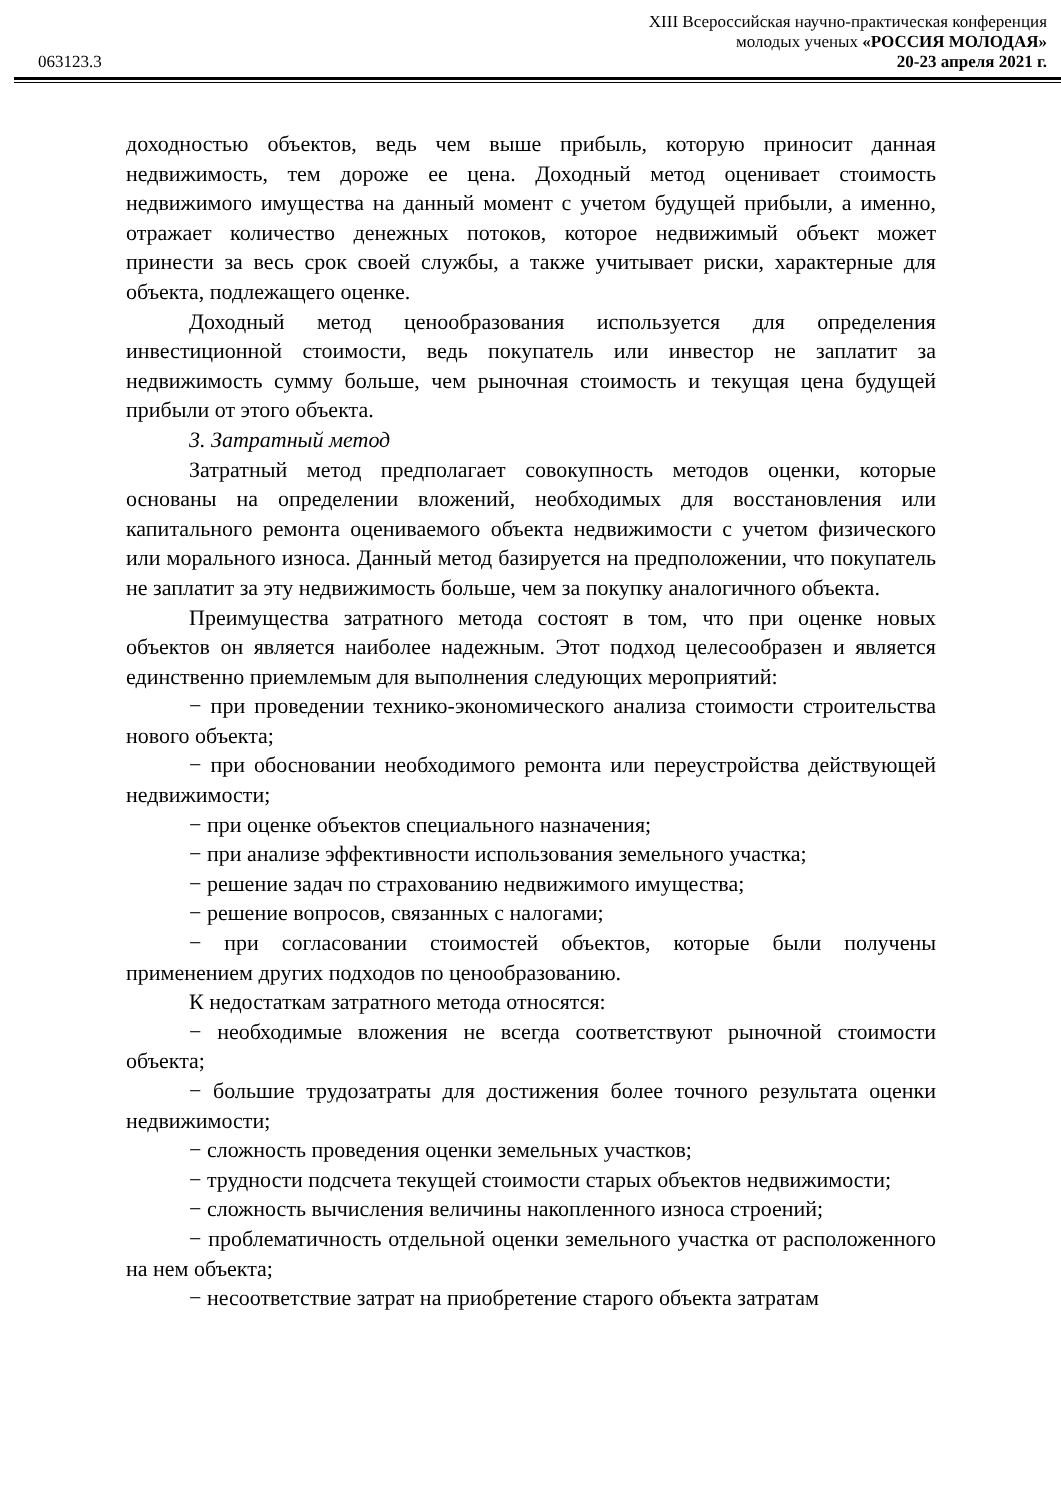XIII Всероссийская научно-практическая конференция
молодых ученых «РОССИЯ МОЛОДАЯ»
063123.3 20-23 апреля 2021 г.
доходностью объектов, ведь чем выше прибыль, которую приносит данная недвижимость, тем дороже ее цена. Доходный метод оценивает стоимость недвижимого имущества на данный момент с учетом будущей прибыли, а именно, отражает количество денежных потоков, которое недвижимый объект может принести за весь срок своей службы, а также учитывает риски, характерные для объекта, подлежащего оценке.
Доходный метод ценообразования используется для определения инвестиционной стоимости, ведь покупатель или инвестор не заплатит за недвижимость сумму больше, чем рыночная стоимость и текущая цена будущей прибыли от этого объекта.
3. Затратный метод
Затратный метод предполагает совокупность методов оценки, которые основаны на определении вложений, необходимых для восстановления или капитального ремонта оцениваемого объекта недвижимости с учетом физического или морального износа. Данный метод базируется на предположении, что покупатель не заплатит за эту недвижимость больше, чем за покупку аналогичного объекта.
Преимущества затратного метода состоят в том, что при оценке новых объектов он является наиболее надежным. Этот подход целесообразен и является единственно приемлемым для выполнения следующих мероприятий:
− при проведении технико-экономического анализа стоимости строительства нового объекта;
− при обосновании необходимого ремонта или переустройства действующей недвижимости;
− при оценке объектов специального назначения;
− при анализе эффективности использования земельного участка;
− решение задач по страхованию недвижимого имущества;
− решение вопросов, связанных с налогами;
− при согласовании стоимостей объектов, которые были получены применением других подходов по ценообразованию.
К недостаткам затратного метода относятся:
− необходимые вложения не всегда соответствуют рыночной стоимости объекта;
− большие трудозатраты для достижения более точного результата оценки недвижимости;
− сложность проведения оценки земельных участков;
− трудности подсчета текущей стоимости старых объектов недвижимости;
− сложность вычисления величины накопленного износа строений;
− проблематичность отдельной оценки земельного участка от расположенного на нем объекта;
− несоответствие затрат на приобретение старого объекта затратам